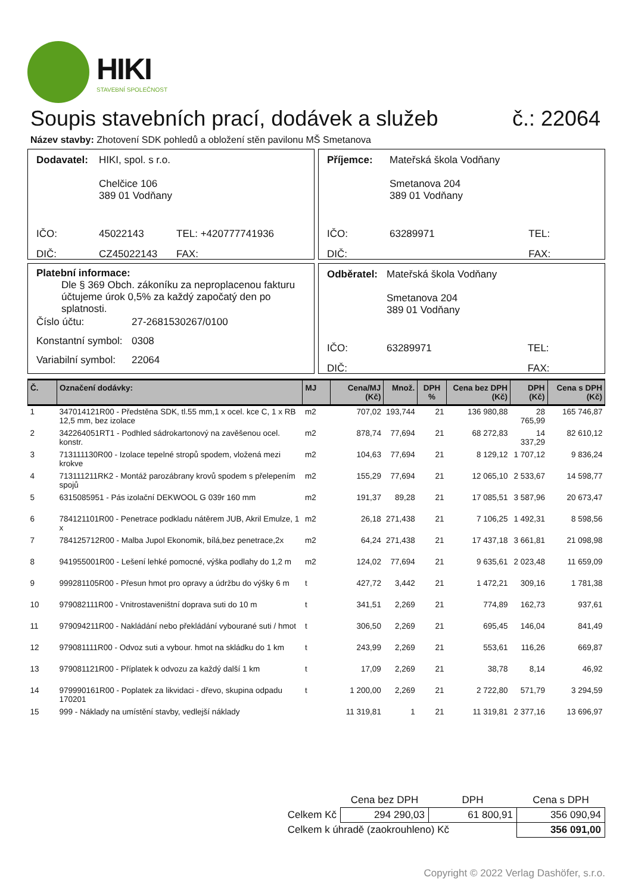HIKI
STAVEBNÍ SPOLEČNOST
Soupis stavebních prací, dodávek a služeb č.: 22064
Název stavby: Zhotovení SDK pohledů a obložení stěn pavilonu MŠ Smetanova
| Dodavatel: | HIKI, spol. s r.o. Chelčice 106 389 01 Vodňany | |
| IČO: | 45022143 | TEL: +420777741936 |
| DIČ: | CZ45022143 | FAX: |
| Příjemce: | Mateřská škola Vodňany Smetanova 204 389 01 Vodňany | |
| IČO: | 63289971 | TEL: |
| DIČ: | | FAX: |
Platební informace:
Dle § 369 Obch. zákoníku za neproplacenou fakturu účtujeme úrok 0,5% za každý započatý den po splatnosti.
| Číslo účtu: | 27-2681530267/0100 |
| Konstantní symbol: | 0308 |
| Variabilní symbol: | 22064 |
| Odběratel: | Mateřská škola Vodňany Smetanova 204 389 01 Vodňany | |
| IČO: | 63289971 | TEL: |
| DIČ: | | FAX: |
| Č. | Označení dodávky: | MJ | Cena/MJ (Kč) | Množ. | DPH % | Cena bez DPH (Kč) | DPH (Kč) | Cena s DPH (Kč) |
| --- | --- | --- | --- | --- | --- | --- | --- | --- |
| 1 | 347014121R00 - Předstěna SDK, tl.55 mm,1 x ocel. kce C, 1 x RB 12,5 mm, bez izolace | m2 | 707,02 | 193,744 | 21 | 136 980,88 | 28 765,99 | 165 746,87 |
| 2 | 342264051RT1 - Podhled sádrokartonový na zavěšenou ocel. konstr. | m2 | 878,74 | 77,694 | 21 | 68 272,83 | 14 337,29 | 82 610,12 |
| 3 | 713111130R00 - Izolace tepelné stropů spodem, vložená mezi krokve | m2 | 104,63 | 77,694 | 21 | 8 129,12 | 1 707,12 | 9 836,24 |
| 4 | 713111211RK2 - Montáž parozábrany krovů spodem s přelepením spojů | m2 | 155,29 | 77,694 | 21 | 12 065,10 | 2 533,67 | 14 598,77 |
| 5 | 6315085951 - Pás izolační DEKWOOL G 039r 160 mm | m2 | 191,37 | 89,28 | 21 | 17 085,51 | 3 587,96 | 20 673,47 |
| 6 | 784121101R00 - Penetrace podkladu nátěrem JUB, Akril Emulze, 1 x | m2 | 26,18 | 271,438 | 21 | 7 106,25 | 1 492,31 | 8 598,56 |
| 7 | 784125712R00 - Malba Jupol Ekonomik, bílá,bez penetrace,2x | m2 | 64,24 | 271,438 | 21 | 17 437,18 | 3 661,81 | 21 098,98 |
| 8 | 941955001R00 - Lešení lehké pomocné, výška podlahy do 1,2 m | m2 | 124,02 | 77,694 | 21 | 9 635,61 | 2 023,48 | 11 659,09 |
| 9 | 999281105R00 - Přesun hmot pro opravy a údržbu do výšky 6 m | t | 427,72 | 3,442 | 21 | 1 472,21 | 309,16 | 1 781,38 |
| 10 | 979082111R00 - Vnitrostaveništní doprava suti do 10 m | t | 341,51 | 2,269 | 21 | 774,89 | 162,73 | 937,61 |
| 11 | 979094211R00 - Nakládání nebo překládání vybourané suti / hmot | t | 306,50 | 2,269 | 21 | 695,45 | 146,04 | 841,49 |
| 12 | 979081111R00 - Odvoz suti a vybour. hmot na skládku do 1 km | t | 243,99 | 2,269 | 21 | 553,61 | 116,26 | 669,87 |
| 13 | 979081121R00 - Příplatek k odvozu za každý další 1 km | t | 17,09 | 2,269 | 21 | 38,78 | 8,14 | 46,92 |
| 14 | 979990161R00 - Poplatek za likvidaci - dřevo, skupina odpadu 170201 | t | 1 200,00 | 2,269 | 21 | 2 722,80 | 571,79 | 3 294,59 |
| 15 | 999 - Náklady na umístění stavby, vedlejší náklady | | 11 319,81 | 1 | 21 | 11 319,81 | 2 377,16 | 13 696,97 |
| | Cena bez DPH | DPH | Cena s DPH |
| Celkem Kč | 294 290,03 | 61 800,91 | 356 090,94 |
| Celkem k úhradě (zaokrouhleno) Kč | | | 356 091,00 |
Copyright © 2022 Verlag Dashöfer, s.r.o.